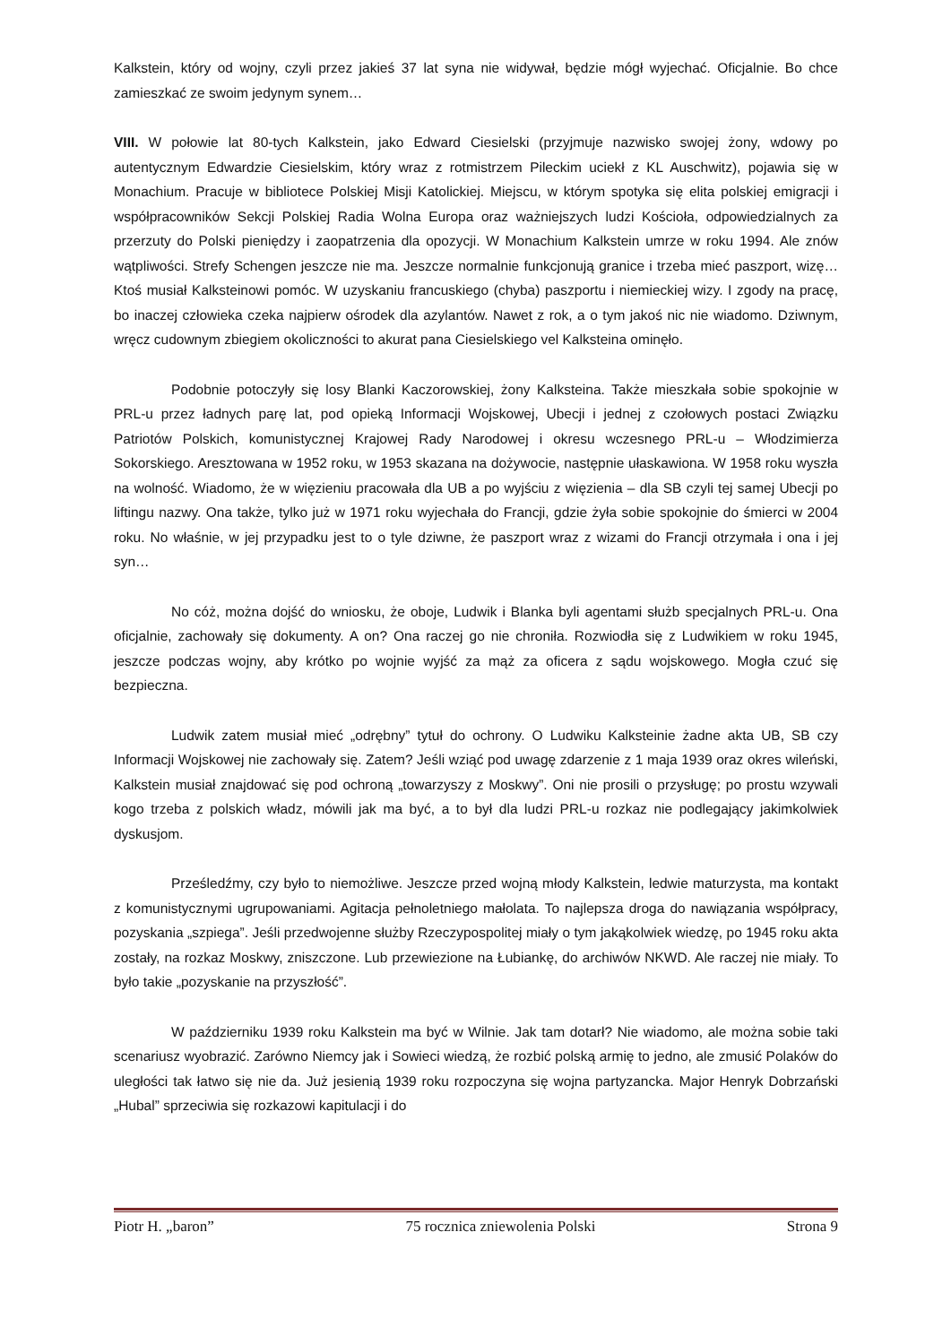Kalkstein, który od wojny, czyli przez jakieś 37 lat syna nie widywał, będzie mógł wyjechać. Oficjalnie. Bo chce zamieszkać ze swoim jedynym synem…
VIII. W połowie lat 80-tych Kalkstein, jako Edward Ciesielski (przyjmuje nazwisko swojej żony, wdowy po autentycznym Edwardzie Ciesielskim, który wraz z rotmistrzem Pileckim uciekł z KL Auschwitz), pojawia się w Monachium. Pracuje w bibliotece Polskiej Misji Katolickiej. Miejscu, w którym spotyka się elita polskiej emigracji i współpracowników Sekcji Polskiej Radia Wolna Europa oraz ważniejszych ludzi Kościoła, odpowiedzialnych za przerzuty do Polski pieniędzy i zaopatrzenia dla opozycji. W Monachium Kalkstein umrze w roku 1994. Ale znów wątpliwości. Strefy Schengen jeszcze nie ma. Jeszcze normalnie funkcjonują granice i trzeba mieć paszport, wizę… Ktoś musiał Kalksteinowi pomóc. W uzyskaniu francuskiego (chyba) paszportu i niemieckiej wizy. I zgody na pracę, bo inaczej człowieka czeka najpierw ośrodek dla azylantów. Nawet z rok, a o tym jakoś nic nie wiadomo. Dziwnym, wręcz cudownym zbiegiem okoliczności to akurat pana Ciesielskiego vel Kalksteina ominęło.
Podobnie potoczyły się losy Blanki Kaczorowskiej, żony Kalksteina. Także mieszkała sobie spokojnie w PRL-u przez ładnych parę lat, pod opieką Informacji Wojskowej, Ubecji i jednej z czołowych postaci Związku Patriotów Polskich, komunistycznej Krajowej Rady Narodowej i okresu wczesnego PRL-u – Włodzimierza Sokorskiego. Aresztowana w 1952 roku, w 1953 skazana na dożywocie, następnie ułaskawiona. W 1958 roku wyszła na wolność. Wiadomo, że w więzieniu pracowała dla UB a po wyjściu z więzienia – dla SB czyli tej samej Ubecji po liftingu nazwy. Ona także, tylko już w 1971 roku wyjechała do Francji, gdzie żyła sobie spokojnie do śmierci w 2004 roku. No właśnie, w jej przypadku jest to o tyle dziwne, że paszport wraz z wizami do Francji otrzymała i ona i jej syn…
No cóż, można dojść do wniosku, że oboje, Ludwik i Blanka byli agentami służb specjalnych PRL-u. Ona oficjalnie, zachowały się dokumenty. A on? Ona raczej go nie chroniła. Rozwiodła się z Ludwikiem w roku 1945, jeszcze podczas wojny, aby krótko po wojnie wyjść za mąż za oficera z sądu wojskowego. Mogła czuć się bezpieczna.
Ludwik zatem musiał mieć „odrębny” tytuł do ochrony. O Ludwiku Kalksteinie żadne akta UB, SB czy Informacji Wojskowej nie zachowały się. Zatem? Jeśli wziąć pod uwagę zdarzenie z 1 maja 1939 oraz okres wileński, Kalkstein musiał znajdować się pod ochroną „towarzyszy z Moskwy”. Oni nie prosili o przysługę; po prostu wzywali kogo trzeba z polskich władz, mówili jak ma być, a to był dla ludzi PRL-u rozkaz nie podlegający jakimkolwiek dyskusjom.
Prześledźmy, czy było to niemożliwe. Jeszcze przed wojną młody Kalkstein, ledwie maturzysta, ma kontakt z komunistycznymi ugrupowaniami. Agitacja pełnoletniego małolata. To najlepsza droga do nawiązania współpracy, pozyskania „szpiega”. Jeśli przedwojenne służby Rzeczypospolitej miały o tym jakąkolwiek wiedzę, po 1945 roku akta zostały, na rozkaz Moskwy, zniszczone. Lub przewiezione na Łubiankę, do archiwów NKWD. Ale raczej nie miały. To było takie „pozyskanie na przyszłość”.
W październiku 1939 roku Kalkstein ma być w Wilnie. Jak tam dotarł? Nie wiadomo, ale można sobie taki scenariusz wyobrazić. Zarówno Niemcy jak i Sowieci wiedzą, że rozbić polską armię to jedno, ale zmusić Polaków do uległości tak łatwo się nie da. Już jesienią 1939 roku rozpoczyna się wojna partyzancka. Major Henryk Dobrzański „Hubal” sprzeciwia się rozkazowi kapitulacji i do
Piotr H. „baron” 75 rocznica zniewolenia Polski Strona 9